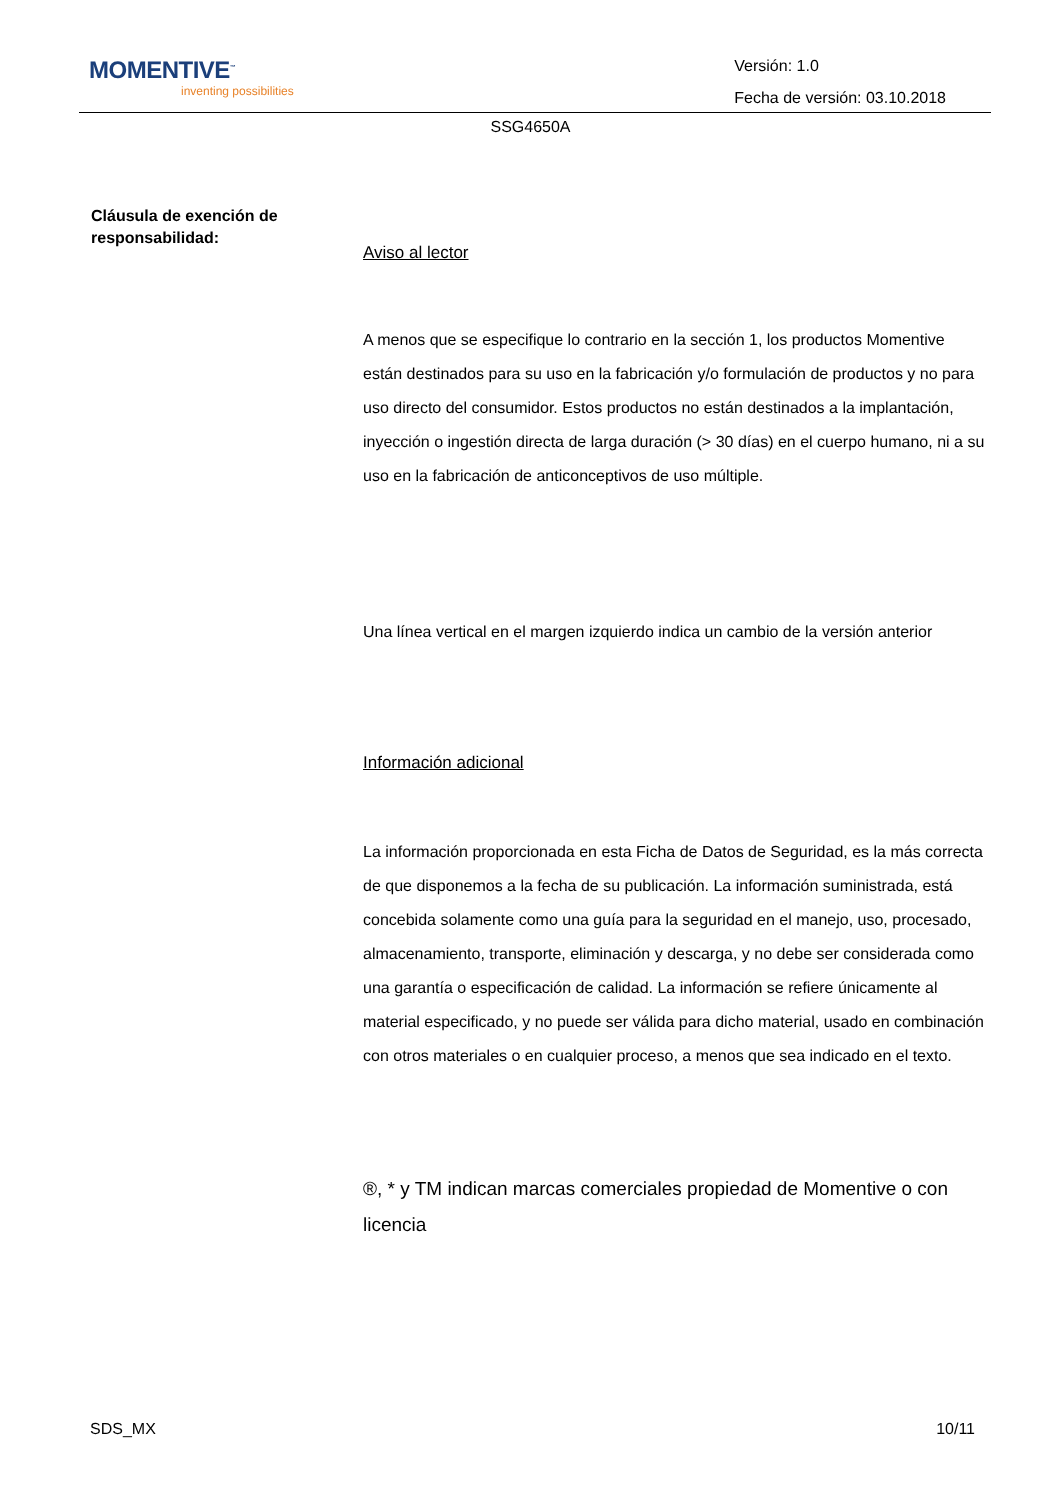MOMENTIVE<sup>™</sup>
inventing possibilities
Versión: 1.0
Fecha de versión: 03.10.2018
SSG4650A
Cláusula de exención de responsabilidad:
Aviso al lector
A menos que se especifique lo contrario en la sección 1, los productos Momentive están destinados para su uso en la fabricación y/o formulación de productos y no para uso directo del consumidor. Estos productos no están destinados a la implantación, inyección o ingestión directa de larga duración (> 30 días) en el cuerpo humano, ni a su uso en la fabricación de anticonceptivos de uso múltiple.
Una línea vertical en el margen izquierdo indica un cambio de la versión anterior
Información adicional
La información proporcionada en esta Ficha de Datos de Seguridad, es la más correcta de que disponemos a la fecha de su publicación. La información suministrada, está concebida solamente como una guía para la seguridad en el manejo, uso, procesado, almacenamiento, transporte, eliminación y descarga, y no debe ser considerada como una garantía o especificación de calidad. La información se refiere únicamente al material especificado, y no puede ser válida para dicho material, usado en combinación con otros materiales o en cualquier proceso, a menos que sea indicado en el texto.
®, * y TM indican marcas comerciales propiedad de Momentive o con licencia
SDS_MX 10/11